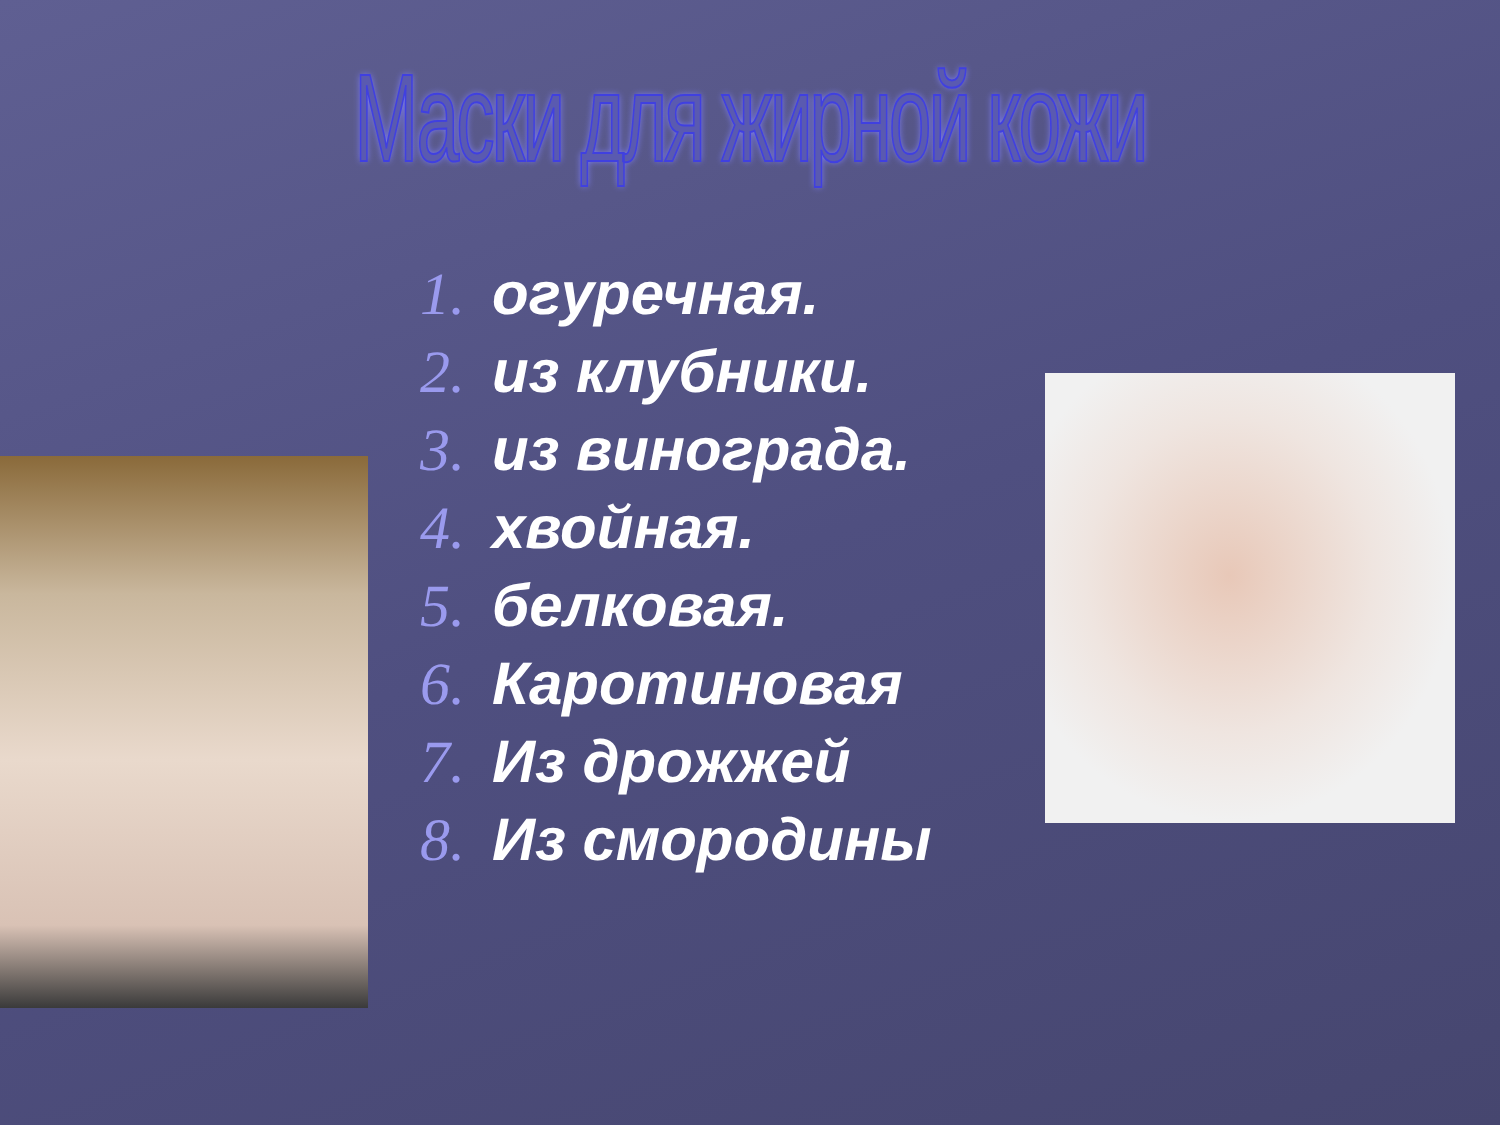Маски для жирной кожи
1. огуречная.
2. из клубники.
3. из винограда.
4. хвойная.
5. белковая.
6. Каротиновая
7. Из дрожжей
8. Из смородины